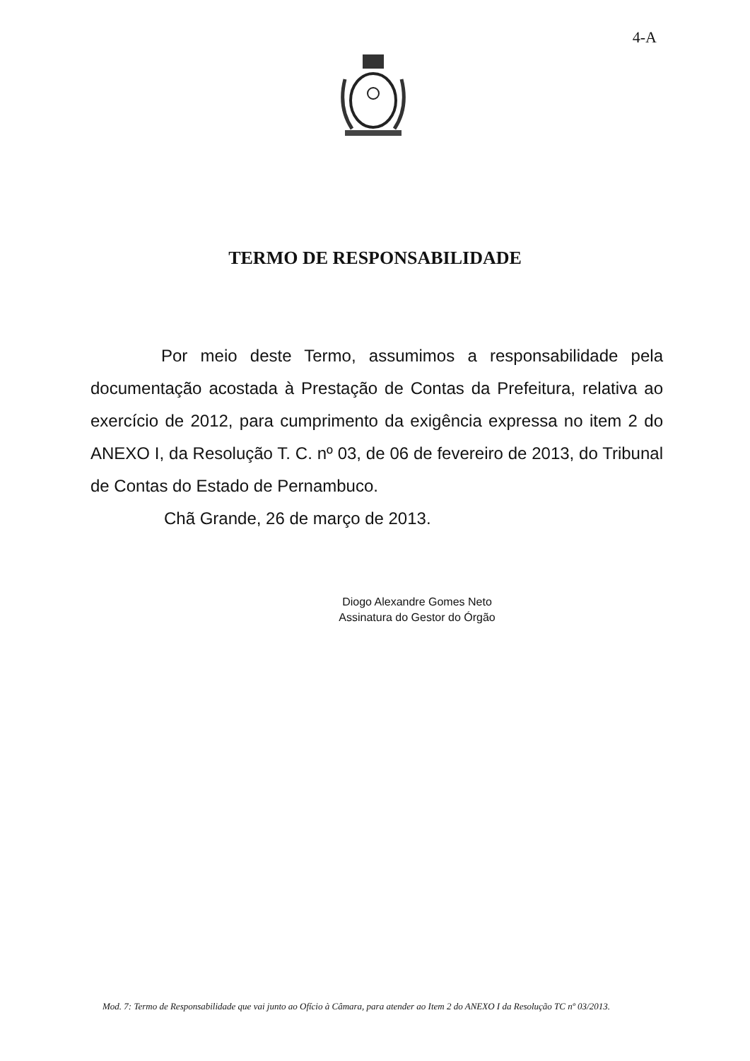4-A
TERMO DE RESPONSABILIDADE
Por meio deste Termo, assumimos a responsabilidade pela documentação acostada à Prestação de Contas da Prefeitura, relativa ao exercício de 2012, para cumprimento da exigência expressa no item 2 do ANEXO I, da Resolução T. C. nº 03, de 06 de fevereiro de 2013, do Tribunal de Contas do Estado de Pernambuco.
Chã Grande, 26 de março de 2013.
Diogo Alexandre Gomes Neto
Assinatura do Gestor do Órgão
Mod. 7: Termo de Responsabilidade que vai junto ao Ofício à Câmara, para atender ao Item 2 do ANEXO I da Resolução TC nº 03/2013.